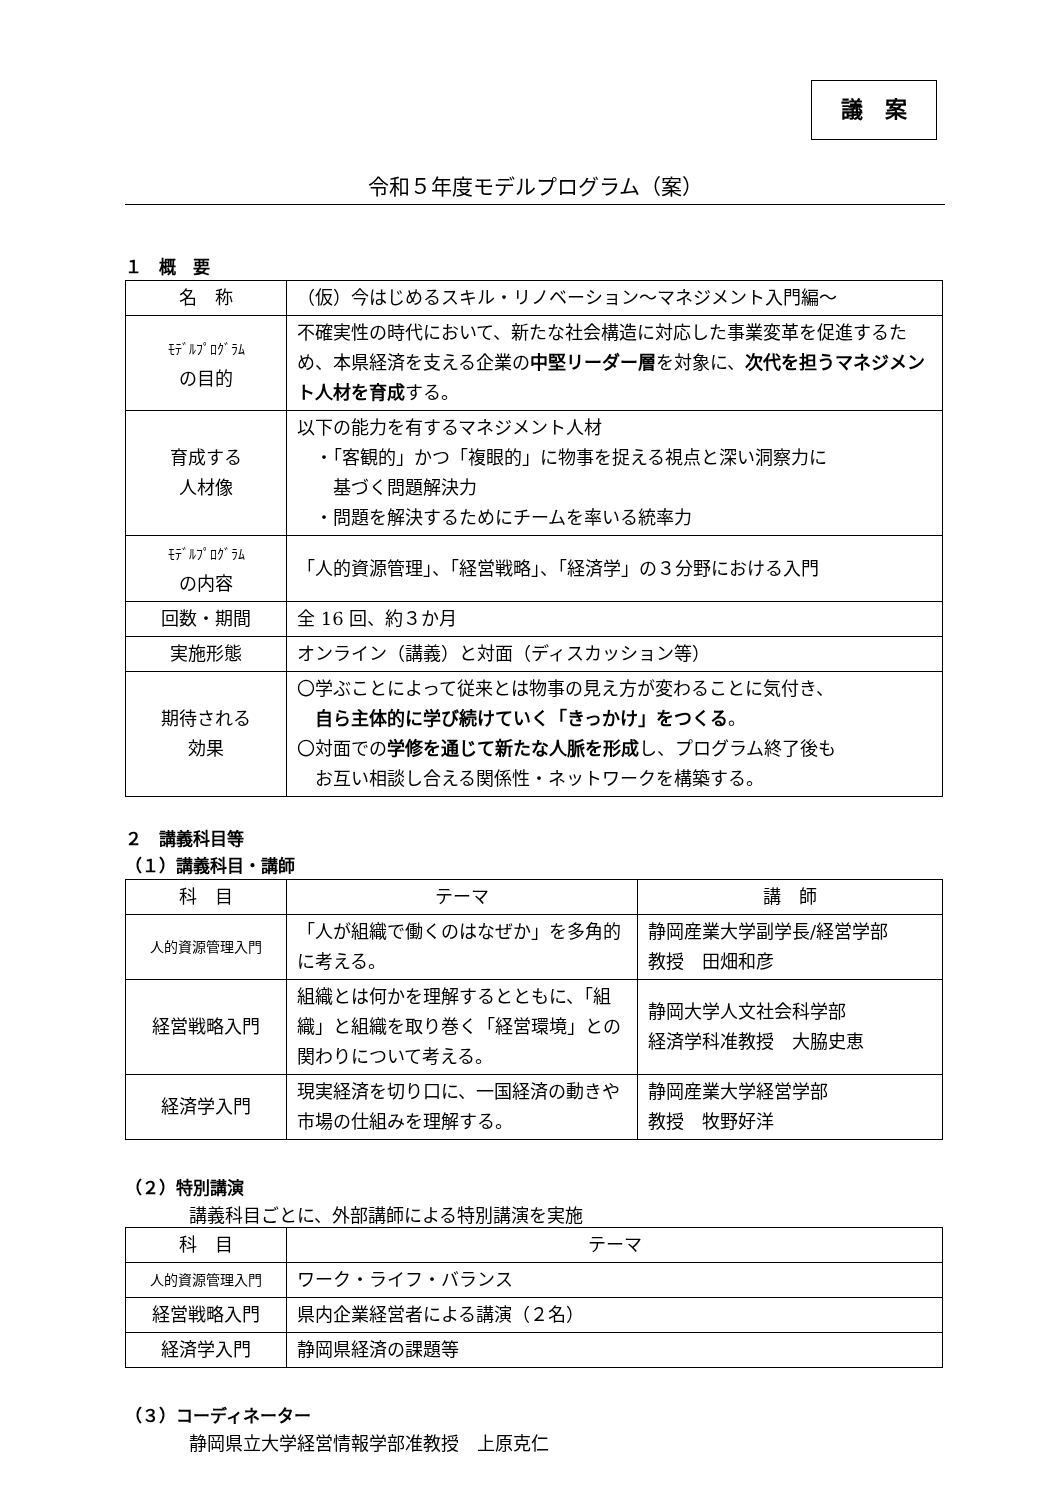議　案
令和５年度モデルプログラム（案）
１　概　要
| 名 称 | （仮）今はじめるスキル・リノベーション～マネジメント入門編～ |
| ﾓﾃﾞﾙﾌﾟﾛｸﾞﾗﾑ の目的 | 不確実性の時代において、新たな社会構造に対応した事業変革を促進するため、本県経済を支える企業の 中堅リーダー層 を対象に、 次代を担うマネジメント人材を育成 する。 |
| 育成する 人材像 | 以下の能力を有するマネジメント人材 ・「客観的」かつ「複眼的」に物事を捉える視点と深い洞察力に 基づく問題解決力 ・問題を解決するためにチームを率いる統率力 |
| ﾓﾃﾞﾙﾌﾟﾛｸﾞﾗﾑ の内容 | 「人的資源管理」、「経営戦略」、「経済学」の３分野における入門 |
| 回数・期間 | 全 16 回、約３か月 |
| 実施形態 | オンライン（講義）と対面（ディスカッション等） |
| 期待される 効果 | 〇学ぶことによって従来とは物事の見え方が変わることに気付き、 自ら主体的に学び続けていく「きっかけ」をつくる 。 〇対面での 学修を通じて新たな人脈を形成 し、プログラム終了後も お互い相談し合える関係性・ネットワークを構築する。 |
２　講義科目等
（１）講義科目・講師
| 科 目 | テーマ | 講 師 |
| --- | --- | --- |
| 人的資源管理入門 | 「人が組織で働くのはなぜか」を多角的に考える。 | 静岡産業大学副学長/経営学部 教授 田畑和彦 |
| 経営戦略入門 | 組織とは何かを理解するとともに、「組織」と組織を取り巻く「経営環境」との関わりについて考える。 | 静岡大学人文社会科学部 経済学科准教授 大脇史恵 |
| 経済学入門 | 現実経済を切り口に、一国経済の動きや市場の仕組みを理解する。 | 静岡産業大学経営学部 教授 牧野好洋 |
（２）特別講演
講義科目ごとに、外部講師による特別講演を実施
| 科 目 | テーマ |
| --- | --- |
| 人的資源管理入門 | ワーク・ライフ・バランス |
| 経営戦略入門 | 県内企業経営者による講演（２名） |
| 経済学入門 | 静岡県経済の課題等 |
（３）コーディネーター
静岡県立大学経営情報学部准教授　上原克仁